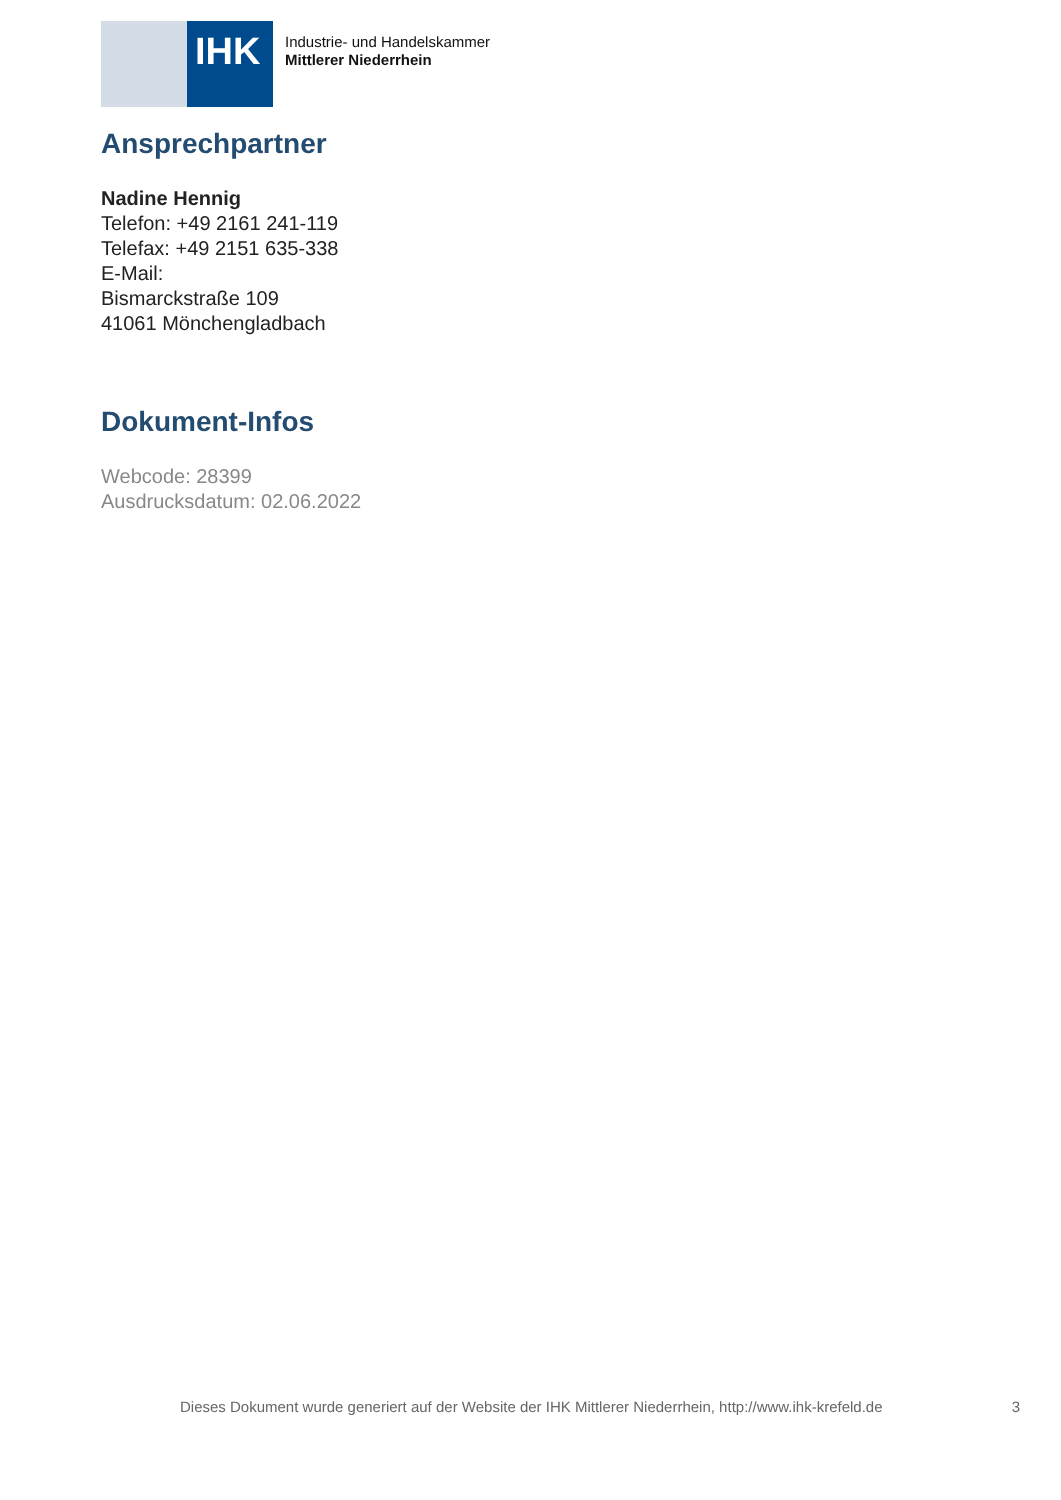IHK
Industrie- und Handelskammer
Mittlerer Niederrhein
Ansprechpartner
Nadine Hennig
Telefon: +49 2161 241-119
Telefax: +49 2151 635-338
E-Mail:
Bismarckstraße 109
41061 Mönchengladbach
Dokument-Infos
Webcode: 28399
Ausdrucksdatum: 02.06.2022
Dieses Dokument wurde generiert auf der Website der IHK Mittlerer Niederrhein, http://www.ihk-krefeld.de 3